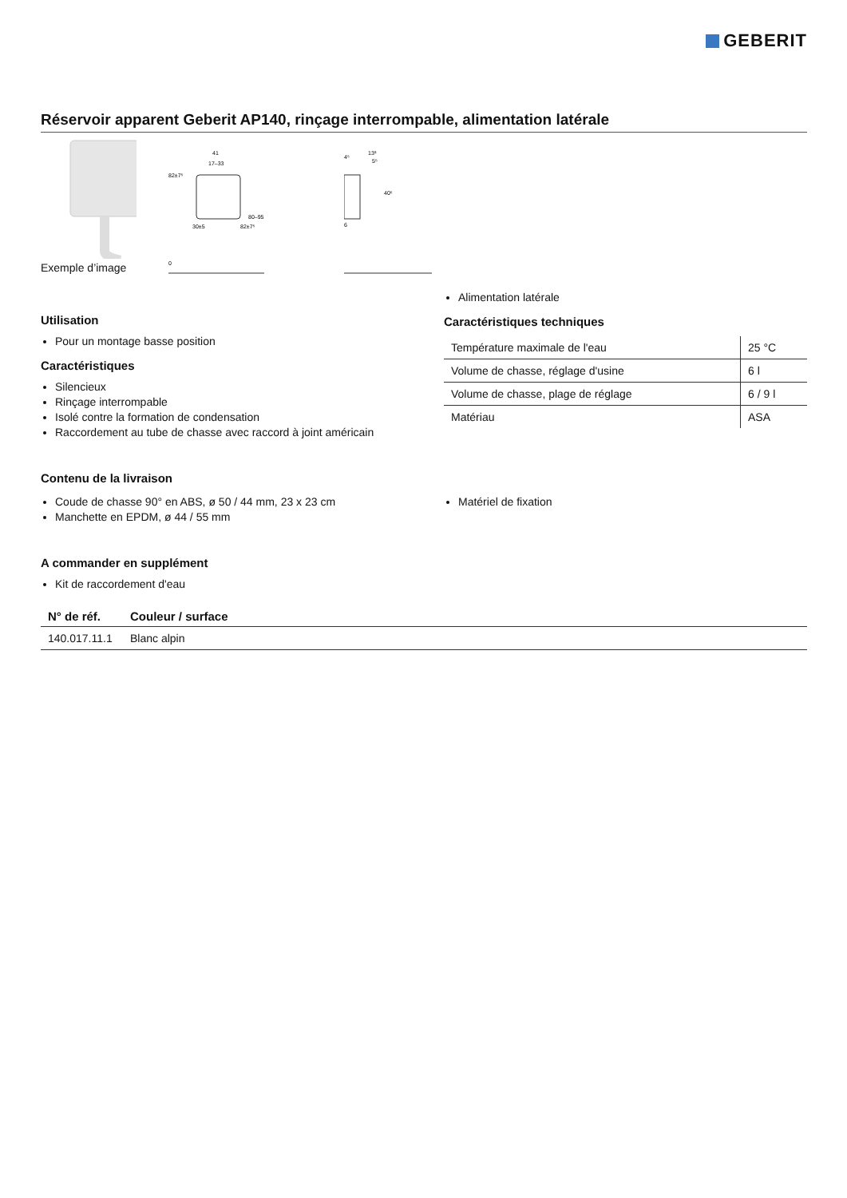GEBERIT
Réservoir apparent Geberit AP140, rinçage interrompable, alimentation latérale
Exemple d’image
41
17–33
82±7⁵
80–95
82±7⁵
30±5
0
13⁸
4⁵
5⁵
40⁵
6
Utilisation
Pour un montage basse position
Caractéristiques
Silencieux
Rinçage interrompable
Isolé contre la formation de condensation
Raccordement au tube de chasse avec raccord à joint américain
Alimentation latérale
Caractéristiques techniques
| Température maximale de l'eau | 25 °C |
| Volume de chasse, réglage d'usine | 6 l |
| Volume de chasse, plage de réglage | 6 / 9 l |
| Matériau | ASA |
Contenu de la livraison
Coude de chasse 90° en ABS, ø 50 / 44 mm, 23 x 23 cm
Manchette en EPDM, ø 44 / 55 mm
Matériel de fixation
A commander en supplément
Kit de raccordement d'eau
| N° de réf. | Couleur / surface |
| --- | --- |
| 140.017.11.1 | Blanc alpin |